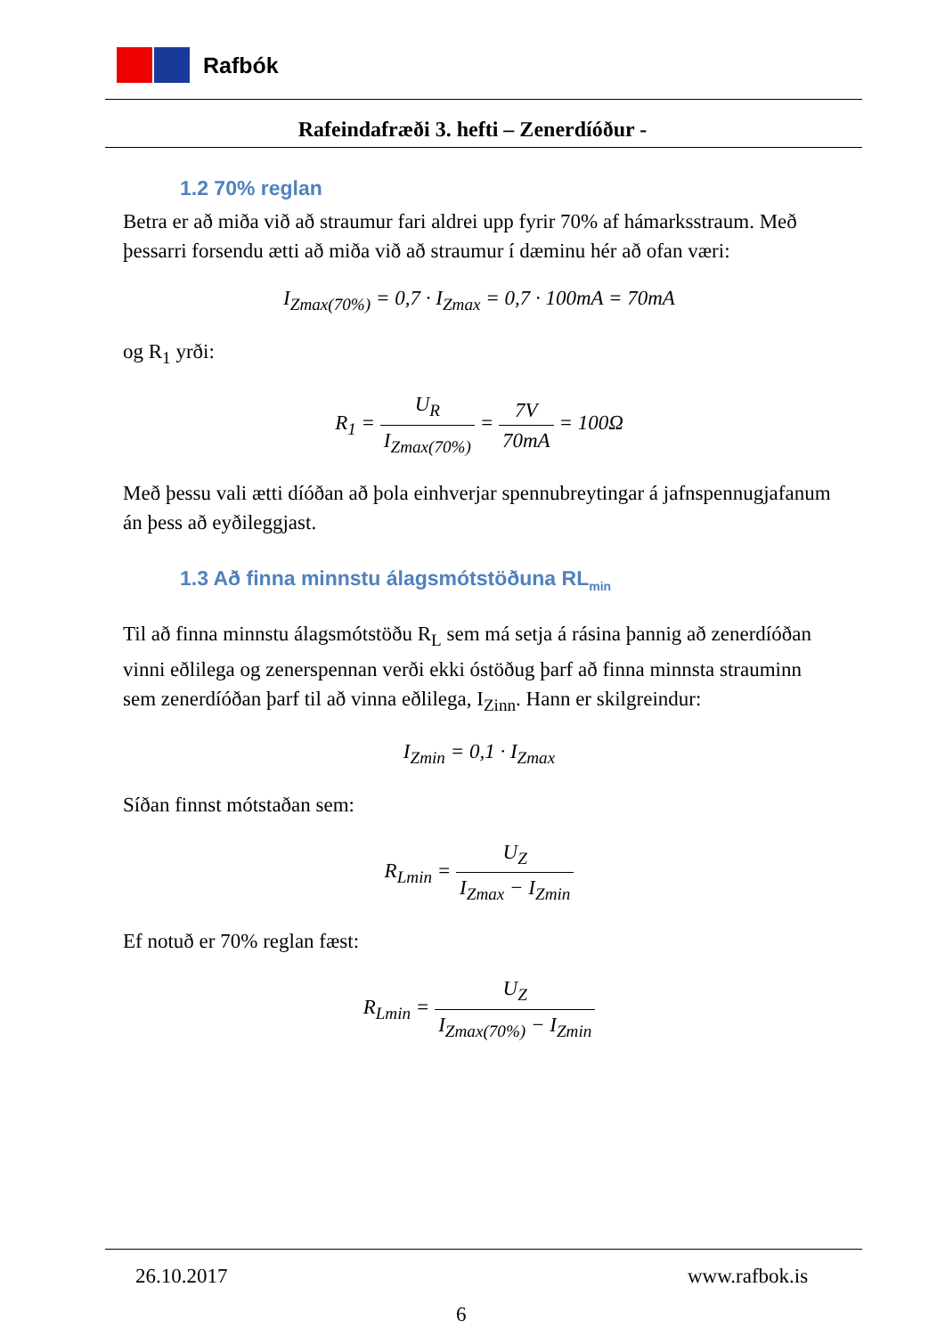Rafbók
Rafeindafræði 3. hefti – Zenerdíóður -
1.2 70% reglan
Betra er að miða við að straumur fari aldrei upp fyrir 70% af hámarksstraum. Með þessarri forsendu ætti að miða við að straumur í dæminu hér að ofan væri:
I<sub>Zmax(70%)</sub> = 0,7 · I<sub>Zmax</sub> = 0,7 · 100mA = 70mA
og R<sub>1</sub> yrði:
R<sub>1</sub> = U<sub>R</sub> I<sub>Zmax(70%)</sub> = 7V 70mA = 100Ω
Með þessu vali ætti díóðan að þola einhverjar spennubreytingar á jafnspennugjafanum án þess að eyðileggjast.
1.3 Að finna minnstu álagsmótstöðuna RL<sub>min</sub>
Til að finna minnstu álagsmótstöðu R<sub>L</sub> sem má setja á rásina þannig að zenerdíóðan vinni eðlilega og zenerspennan verði ekki óstöðug þarf að finna minnsta strauminn sem zenerdíóðan þarf til að vinna eðlilega, I<sub>Zinn</sub>. Hann er skilgreindur:
I<sub>Zmin</sub> = 0,1 · I<sub>Zmax</sub>
Síðan finnst mótstaðan sem:
R<sub>Lmin</sub> = U<sub>Z</sub> I<sub>Zmax</sub> − I<sub>Zmin</sub>
Ef notuð er 70% reglan fæst:
R<sub>Lmin</sub> = U<sub>Z</sub> I<sub>Zmax(70%)</sub> − I<sub>Zmin</sub>
26.10.2017 www.rafbok.is
6